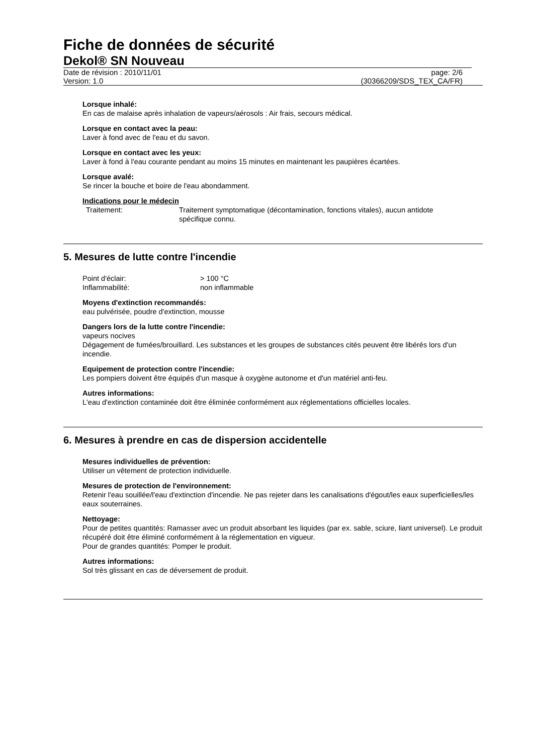Fiche de données de sécurité
Dekol® SN Nouveau
Date de révision : 2010/11/01
Version: 1.0
page: 2/6
(30366209/SDS_TEX_CA/FR)
Lorsque inhalé:
En cas de malaise après inhalation de vapeurs/aérosols : Air frais, secours médical.
Lorsque en contact avec la peau:
Laver à fond avec de l'eau et du savon.
Lorsque en contact avec les yeux:
Laver à fond à l'eau courante pendant au moins 15 minutes en maintenant les paupières écartées.
Lorsque avalé:
Se rincer la bouche et boire de l'eau abondamment.
Indications pour le médecin
Traitement: Traitement symptomatique (décontamination, fonctions vitales), aucun antidote spécifique connu.
5. Mesures de lutte contre l'incendie
Point d'éclair: > 100 °C
Inflammabilité: non inflammable
Moyens d'extinction recommandés:
eau pulvérisée, poudre d'extinction, mousse
Dangers lors de la lutte contre l'incendie:
vapeurs nocives
Dégagement de fumées/brouillard. Les substances et les groupes de substances cités peuvent être libérés lors d'un incendie.
Equipement de protection contre l'incendie:
Les pompiers doivent être équipés d'un masque à oxygène autonome et d'un matériel anti-feu.
Autres informations:
L'eau d'extinction contaminée doit être éliminée conformément aux réglementations officielles locales.
6. Mesures à prendre en cas de dispersion accidentelle
Mesures individuelles de prévention:
Utiliser un vêtement de protection individuelle.
Mesures de protection de l'environnement:
Retenir l'eau souillée/l'eau d'extinction d'incendie. Ne pas rejeter dans les canalisations d'égout/les eaux superficielles/les eaux souterraines.
Nettoyage:
Pour de petites quantités: Ramasser avec un produit absorbant les liquides (par ex. sable, sciure, liant universel). Le produit récupéré doit être éliminé conformément à la réglementation en vigueur.
Pour de grandes quantités: Pomper le produit.
Autres informations:
Sol très glissant en cas de déversement de produit.